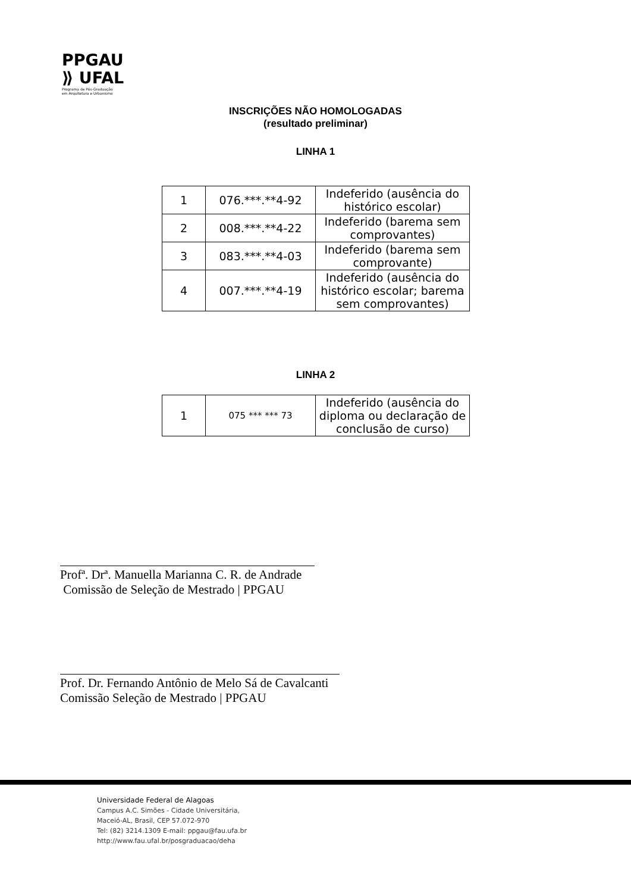PPGAU
⟫ UFAL
Programa de Pós-Graduação
em Arquitetura e Urbanismo
INSCRIÇÕES NÃO HOMOLOGADAS
(resultado preliminar)
LINHA 1
| 1 | 076.***.**4-92 | Indeferido (ausência do histórico escolar) |
| 2 | 008.***.**4-22 | Indeferido (barema sem comprovantes) |
| 3 | 083.***.**4-03 | Indeferido (barema sem comprovante) |
| 4 | 007.***.**4-19 | Indeferido (ausência do histórico escolar; barema sem comprovantes) |
LINHA 2
| 1 | 075 *** *** 73 | Indeferido (ausência do diploma ou declaração de conclusão de curso) |
Profª. Drª. Manuella Marianna C. R. de Andrade
Comissão de Seleção de Mestrado | PPGAU
Prof. Dr. Fernando Antônio de Melo Sá de Cavalcanti
Comissão Seleção de Mestrado | PPGAU
Universidade Federal de Alagoas
Campus A.C. Simões - Cidade Universitária,
Maceió-AL, Brasil, CEP 57.072-970
Tel: (82) 3214.1309 E-mail: ppgau@fau.ufa.br
http://www.fau.ufal.br/posgraduacao/deha